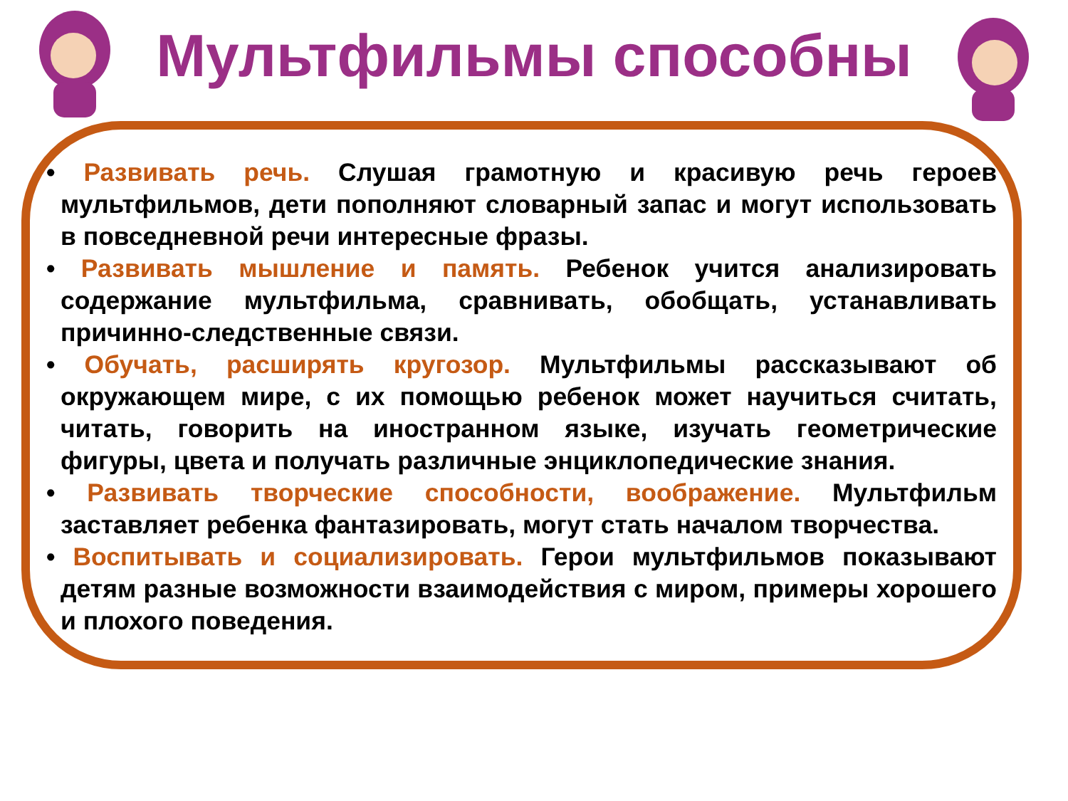Мультфильмы способны
• Развивать речь. Слушая грамотную и красивую речь героев мультфильмов, дети пополняют словарный запас и могут использовать в повседневной речи интересные фразы.
• Развивать мышление и память. Ребенок учится анализировать содержание мультфильма, сравнивать, обобщать, устанавливать причинно-следственные связи.
• Обучать, расширять кругозор. Мультфильмы рассказывают об окружающем мире, с их помощью ребенок может научиться считать, читать, говорить на иностранном языке, изучать геометрические фигуры, цвета и получать различные энциклопедические знания.
• Развивать творческие способности, воображение. Мультфильм заставляет ребенка фантазировать, могут стать началом творчества.
• Воспитывать и социализировать. Герои мультфильмов показывают детям разные возможности взаимодействия с миром, примеры хорошего и плохого поведения.